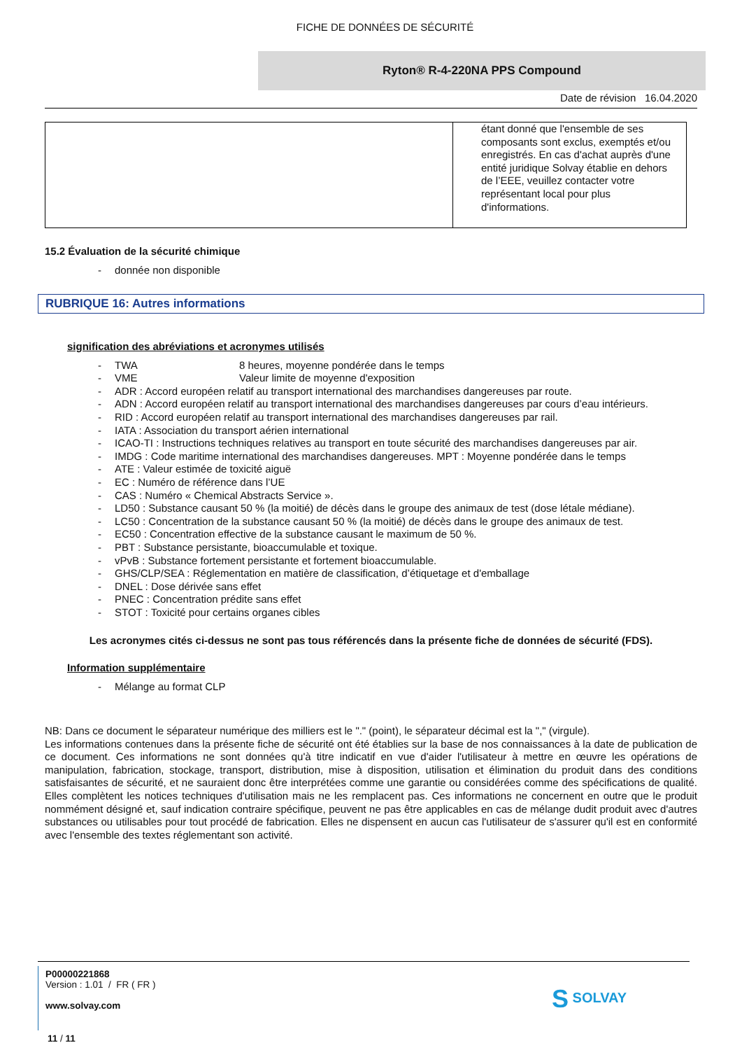FICHE DE DONNÉES DE SÉCURITÉ
Ryton® R-4-220NA PPS Compound
Date de révision 16.04.2020
| | étant donné que l'ensemble de ses composants sont exclus, exemptés et/ou enregistrés. En cas d'achat auprès d'une entité juridique Solvay établie en dehors de l’EEE, veuillez contacter votre représentant local pour plus d'informations. |
15.2 Évaluation de la sécurité chimique
- donnée non disponible
RUBRIQUE 16: Autres informations
signification des abréviations et acronymes utilisés
- TWA 8 heures, moyenne pondérée dans le temps
- VME Valeur limite de moyenne d'exposition
- ADR : Accord européen relatif au transport international des marchandises dangereuses par route.
- ADN : Accord européen relatif au transport international des marchandises dangereuses par cours d’eau intérieurs.
- RID : Accord européen relatif au transport international des marchandises dangereuses par rail.
- IATA : Association du transport aérien international
- ICAO-TI : Instructions techniques relatives au transport en toute sécurité des marchandises dangereuses par air.
- IMDG : Code maritime international des marchandises dangereuses. MPT : Moyenne pondérée dans le temps
- ATE : Valeur estimée de toxicité aiguë
- EC : Numéro de référence dans l’UE
- CAS : Numéro « Chemical Abstracts Service ».
- LD50 : Substance causant 50 % (la moitié) de décès dans le groupe des animaux de test (dose létale médiane).
- LC50 : Concentration de la substance causant 50 % (la moitié) de décès dans le groupe des animaux de test.
- EC50 : Concentration effective de la substance causant le maximum de 50 %.
- PBT : Substance persistante, bioaccumulable et toxique.
- vPvB : Substance fortement persistante et fortement bioaccumulable.
- GHS/CLP/SEA : Réglementation en matière de classification, d’étiquetage et d'emballage
- DNEL : Dose dérivée sans effet
- PNEC : Concentration prédite sans effet
- STOT : Toxicité pour certains organes cibles
Les acronymes cités ci-dessus ne sont pas tous référencés dans la présente fiche de données de sécurité (FDS).
Information supplémentaire
- Mélange au format CLP
NB: Dans ce document le séparateur numérique des milliers est le "." (point), le séparateur décimal est la "," (virgule).
Les informations contenues dans la présente fiche de sécurité ont été établies sur la base de nos connaissances à la date de publication de ce document. Ces informations ne sont données qu'à titre indicatif en vue d'aider l'utilisateur à mettre en œuvre les opérations de manipulation, fabrication, stockage, transport, distribution, mise à disposition, utilisation et élimination du produit dans des conditions satisfaisantes de sécurité, et ne sauraient donc être interprétées comme une garantie ou considérées comme des spécifications de qualité. Elles complètent les notices techniques d'utilisation mais ne les remplacent pas. Ces informations ne concernent en outre que le produit nommément désigné et, sauf indication contraire spécifique, peuvent ne pas être applicables en cas de mélange dudit produit avec d'autres substances ou utilisables pour tout procédé de fabrication. Elles ne dispensent en aucun cas l'utilisateur de s'assurer qu'il est en conformité avec l'ensemble des textes réglementant son activité.
P00000221868
Version : 1.01 / FR ( FR )
www.solvay.com
S SOLVAY
11 / 11